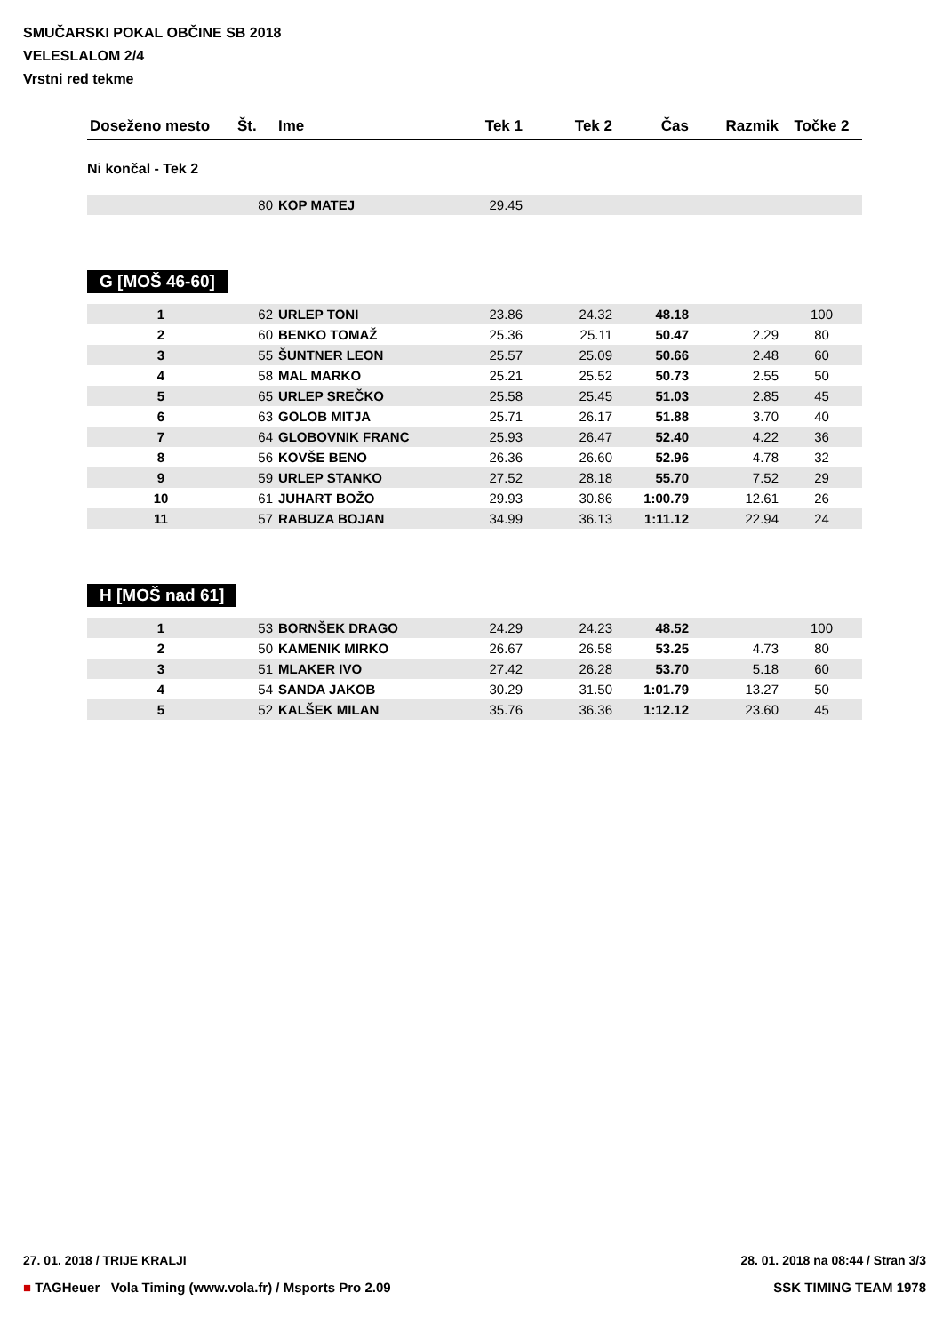SMUČARSKI POKAL OBČINE SB 2018
VELESLALOM 2/4
Vrstni red tekme
| Doseženo mesto | Št. | Ime | Tek 1 | Tek 2 | Čas | Razmik | Točke 2 |
| --- | --- | --- | --- | --- | --- | --- | --- |
Ni končal - Tek 2
| | 80 | KOP MATEJ | 29.45 | | | | |
G [MOŠ 46-60]
| 1 | 62 | URLEP TONI | 23.86 | 24.32 | 48.18 | | 100 |
| 2 | 60 | BENKO TOMAŽ | 25.36 | 25.11 | 50.47 | 2.29 | 80 |
| 3 | 55 | ŠUNTNER LEON | 25.57 | 25.09 | 50.66 | 2.48 | 60 |
| 4 | 58 | MAL MARKO | 25.21 | 25.52 | 50.73 | 2.55 | 50 |
| 5 | 65 | URLEP SREČKO | 25.58 | 25.45 | 51.03 | 2.85 | 45 |
| 6 | 63 | GOLOB MITJA | 25.71 | 26.17 | 51.88 | 3.70 | 40 |
| 7 | 64 | GLOBOVNIK FRANC | 25.93 | 26.47 | 52.40 | 4.22 | 36 |
| 8 | 56 | KOVŠE BENO | 26.36 | 26.60 | 52.96 | 4.78 | 32 |
| 9 | 59 | URLEP STANKO | 27.52 | 28.18 | 55.70 | 7.52 | 29 |
| 10 | 61 | JUHART BOŽO | 29.93 | 30.86 | 1:00.79 | 12.61 | 26 |
| 11 | 57 | RABUZA BOJAN | 34.99 | 36.13 | 1:11.12 | 22.94 | 24 |
H [MOŠ nad 61]
| 1 | 53 | BORNŠEK DRAGO | 24.29 | 24.23 | 48.52 | | 100 |
| 2 | 50 | KAMENIK MIRKO | 26.67 | 26.58 | 53.25 | 4.73 | 80 |
| 3 | 51 | MLAKER IVO | 27.42 | 26.28 | 53.70 | 5.18 | 60 |
| 4 | 54 | SANDA JAKOB | 30.29 | 31.50 | 1:01.79 | 13.27 | 50 |
| 5 | 52 | KALŠEK MILAN | 35.76 | 36.36 | 1:12.12 | 23.60 | 45 |
27. 01. 2018 / TRIJE KRALJI 28. 01. 2018 na 08:44 / Stran 3/3
■ TAGHeuer Vola Timing (www.vola.fr) / Msports Pro 2.09 SSK TIMING TEAM 1978